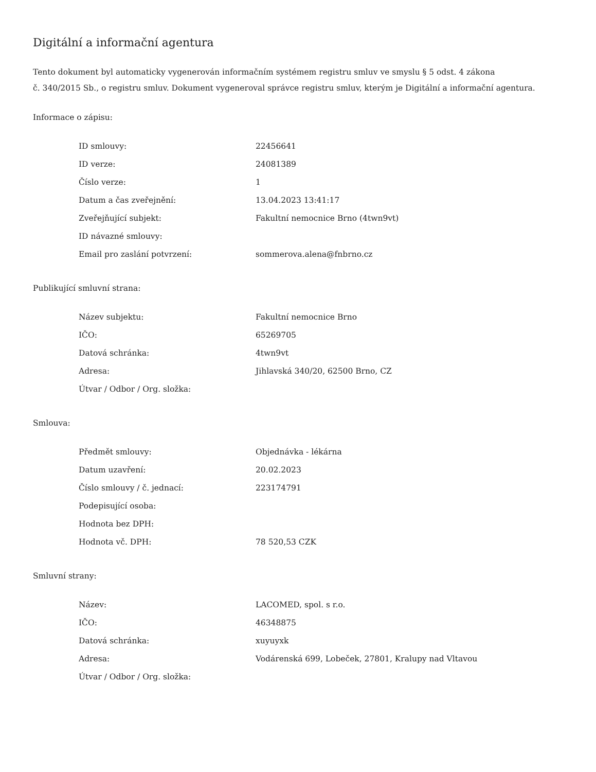Digitální a informační agentura
Tento dokument byl automaticky vygenerován informačním systémem registru smluv ve smyslu § 5 odst. 4 zákona
č. 340/2015 Sb., o registru smluv. Dokument vygeneroval správce registru smluv, kterým je Digitální a informační agentura.
Informace o zápisu:
| ID smlouvy: | 22456641 |
| ID verze: | 24081389 |
| Číslo verze: | 1 |
| Datum a čas zveřejnění: | 13.04.2023 13:41:17 |
| Zveřejňující subjekt: | Fakultní nemocnice Brno (4twn9vt) |
| ID návazné smlouvy: | |
| Email pro zaslání potvrzení: | sommerova.alena@fnbrno.cz |
Publikující smluvní strana:
| Název subjektu: | Fakultní nemocnice Brno |
| IČO: | 65269705 |
| Datová schránka: | 4twn9vt |
| Adresa: | Jihlavská 340/20, 62500 Brno, CZ |
| Útvar / Odbor / Org. složka: | |
Smlouva:
| Předmět smlouvy: | Objednávka - lékárna |
| Datum uzavření: | 20.02.2023 |
| Číslo smlouvy / č. jednací: | 223174791 |
| Podepisující osoba: | |
| Hodnota bez DPH: | |
| Hodnota vč. DPH: | 78 520,53 CZK |
Smluvní strany:
| Název: | LACOMED, spol. s r.o. |
| IČO: | 46348875 |
| Datová schránka: | xuyuyxk |
| Adresa: | Vodárenská 699, Lobeček, 27801, Kralupy nad Vltavou |
| Útvar / Odbor / Org. složka: | |